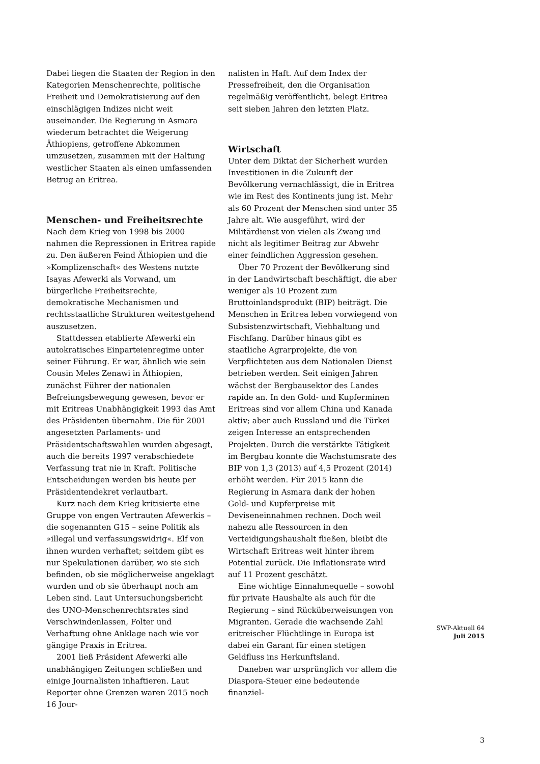Dabei liegen die Staaten der Region in den Kategorien Menschenrechte, politische Freiheit und Demokratisierung auf den einschlägigen Indizes nicht weit auseinander. Die Regierung in Asmara wiederum betrachtet die Weigerung Äthiopiens, getroffene Abkommen umzusetzen, zusammen mit der Haltung westlicher Staaten als einen umfassenden Betrug an Eritrea.
Menschen- und Freiheitsrechte
Nach dem Krieg von 1998 bis 2000 nahmen die Repressionen in Eritrea rapide zu. Den äußeren Feind Äthiopien und die »Komplizenschaft« des Westens nutzte Isayas Afewerki als Vorwand, um bürgerliche Freiheitsrechte, demokratische Mechanismen und rechtsstaatliche Strukturen weitestgehend auszusetzen.
Stattdessen etablierte Afewerki ein autokratisches Einparteienregime unter seiner Führung. Er war, ähnlich wie sein Cousin Meles Zenawi in Äthiopien, zunächst Führer der nationalen Befreiungsbewegung gewesen, bevor er mit Eritreas Unabhängigkeit 1993 das Amt des Präsidenten übernahm. Die für 2001 angesetzten Parlaments- und Präsidentschaftswahlen wurden abgesagt, auch die bereits 1997 verabschiedete Verfassung trat nie in Kraft. Politische Entscheidungen werden bis heute per Präsidentendekret verlautbart.
Kurz nach dem Krieg kritisierte eine Gruppe von engen Vertrauten Afewerkis – die sogenannten G15 – seine Politik als »illegal und verfassungswidrig«. Elf von ihnen wurden verhaftet; seitdem gibt es nur Spekulationen darüber, wo sie sich befinden, ob sie möglicherweise angeklagt wurden und ob sie überhaupt noch am Leben sind. Laut Untersuchungsbericht des UNO-Menschenrechtsrates sind Verschwindenlassen, Folter und Verhaftung ohne Anklage nach wie vor gängige Praxis in Eritrea.
2001 ließ Präsident Afewerki alle unabhängigen Zeitungen schließen und einige Journalisten inhaftieren. Laut Reporter ohne Grenzen waren 2015 noch 16 Jour-
nalisten in Haft. Auf dem Index der Pressefreiheit, den die Organisation regelmäßig veröffentlicht, belegt Eritrea seit sieben Jahren den letzten Platz.
Wirtschaft
Unter dem Diktat der Sicherheit wurden Investitionen in die Zukunft der Bevölkerung vernachlässigt, die in Eritrea wie im Rest des Kontinents jung ist. Mehr als 60 Prozent der Menschen sind unter 35 Jahre alt. Wie ausgeführt, wird der Militärdienst von vielen als Zwang und nicht als legitimer Beitrag zur Abwehr einer feindlichen Aggression gesehen.
Über 70 Prozent der Bevölkerung sind in der Landwirtschaft beschäftigt, die aber weniger als 10 Prozent zum Bruttoinlandsprodukt (BIP) beiträgt. Die Menschen in Eritrea leben vorwiegend von Subsistenzwirtschaft, Viehhaltung und Fischfang. Darüber hinaus gibt es staatliche Agrarprojekte, die von Verpflichteten aus dem Nationalen Dienst betrieben werden. Seit einigen Jahren wächst der Bergbausektor des Landes rapide an. In den Gold- und Kupferminen Eritreas sind vor allem China und Kanada aktiv; aber auch Russland und die Türkei zeigen Interesse an entsprechenden Projekten. Durch die verstärkte Tätigkeit im Bergbau konnte die Wachstumsrate des BIP von 1,3 (2013) auf 4,5 Prozent (2014) erhöht werden. Für 2015 kann die Regierung in Asmara dank der hohen Gold- und Kupferpreise mit Deviseneinnahmen rechnen. Doch weil nahezu alle Ressourcen in den Verteidigungshaushalt fließen, bleibt die Wirtschaft Eritreas weit hinter ihrem Potential zurück. Die Inflationsrate wird auf 11 Prozent geschätzt.
Eine wichtige Einnahmequelle – sowohl für private Haushalte als auch für die Regierung – sind Rücküberweisungen von Migranten. Gerade die wachsende Zahl eritreischer Flüchtlinge in Europa ist dabei ein Garant für einen stetigen Geldfluss ins Herkunftsland.
Daneben war ursprünglich vor allem die Diaspora-Steuer eine bedeutende finanziel-
SWP-Aktuell 64
Juli 2015
3